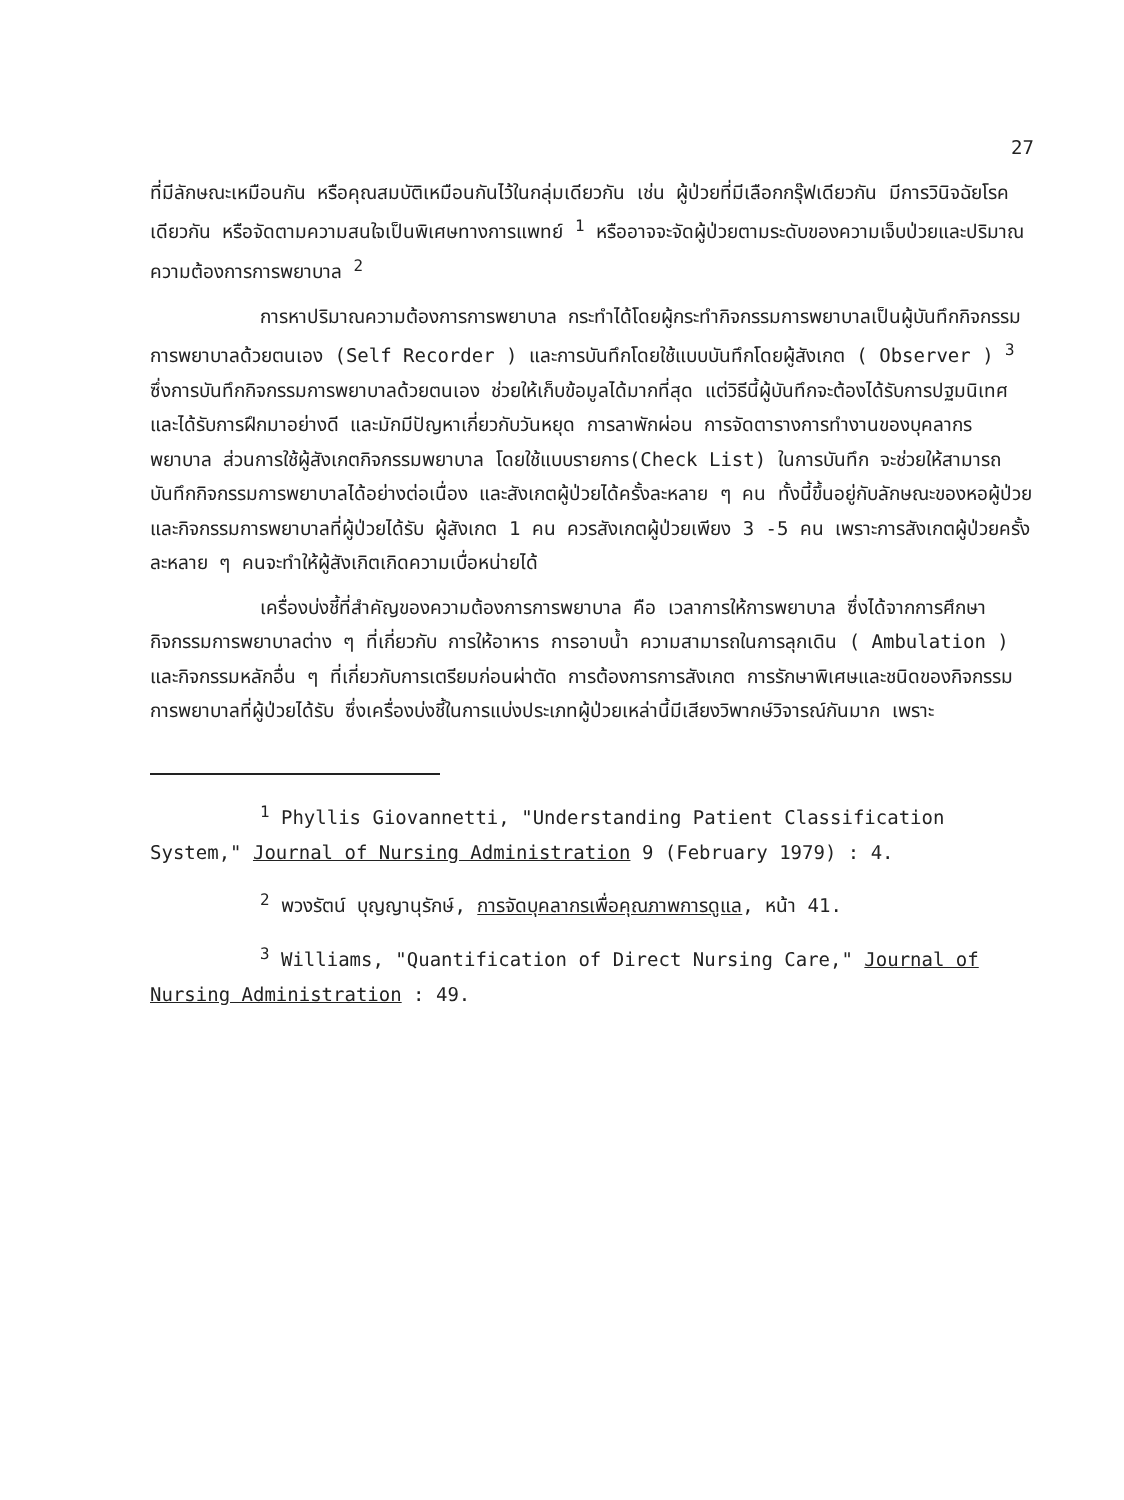27
ที่มีลักษณะเหมือนกัน หรือคุณสมบัติเหมือนกันไว้ในกลุ่มเดียวกัน เช่น ผู้ป่วยที่มีเลือกกรุ๊ฟเดียวกัน มีการวินิจฉัยโรคเดียวกัน หรือจัดตามความสนใจเป็นพิเศษทางการแพทย์ <sup>1</sup> หรืออาจจะจัดผู้ป่วยตามระดับของความเจ็บป่วยและปริมาณความต้องการการพยาบาล <sup>2</sup>
การหาปริมาณความต้องการการพยาบาล กระทำได้โดยผู้กระทำกิจกรรมการพยาบาลเป็นผู้บันทึกกิจกรรมการพยาบาลด้วยตนเอง (Self Recorder ) และการบันทึกโดยใช้แบบบันทึกโดยผู้สังเกต ( Observer ) <sup>3</sup> ซึ่งการบันทึกกิจกรรมการพยาบาลด้วยตนเอง ช่วยให้เก็บข้อมูลได้มากที่สุด แต่วิธีนี้ผู้บันทึกจะต้องได้รับการปฐมนิเทศและได้รับการฝึกมาอย่างดี และมักมีปัญหาเกี่ยวกับวันหยุด การลาพักผ่อน การจัดตารางการทำงานของบุคลากรพยาบาล ส่วนการใช้ผู้สังเกตกิจกรรมพยาบาล โดยใช้แบบรายการ(Check List) ในการบันทึก จะช่วยให้สามารถบันทึกกิจกรรมการพยาบาลได้อย่างต่อเนื่อง และสังเกตผู้ป่วยได้ครั้งละหลาย ๆ คน ทั้งนี้ขึ้นอยู่กับลักษณะของหอผู้ป่วยและกิจกรรมการพยาบาลที่ผู้ป่วยได้รับ ผู้สังเกต 1 คน ควรสังเกตผู้ป่วยเพียง 3 -5 คน เพราะการสังเกตผู้ป่วยครั้งละหลาย ๆ คนจะทำให้ผู้สังเกิตเกิดความเบื่อหน่ายได้
เครื่องบ่งชี้ที่สำคัญของความต้องการการพยาบาล คือ เวลาการให้การพยาบาล ซึ่งได้จากการศึกษากิจกรรมการพยาบาลต่าง ๆ ที่เกี่ยวกับ การให้อาหาร การอาบน้ำ ความสามารถในการลุกเดิน ( Ambulation ) และกิจกรรมหลักอื่น ๆ ที่เกี่ยวกับการเตรียมก่อนผ่าตัด การต้องการการสังเกต การรักษาพิเศษและชนิดของกิจกรรมการพยาบาลที่ผู้ป่วยได้รับ ซึ่งเครื่องบ่งชี้ในการแบ่งประเภทผู้ป่วยเหล่านี้มีเสียงวิพากษ์วิจารณ์กันมาก เพราะ
<sup>1</sup> Phyllis Giovannetti, "Understanding Patient Classification System," Journal of Nursing Administration 9 (February 1979) : 4.
<sup>2</sup> พวงรัตน์ บุญญานุรักษ์, การจัดบุคลากรเพื่อคุณภาพการดูแล, หน้า 41.
<sup>3</sup> Williams, "Quantification of Direct Nursing Care," Journal of Nursing Administration : 49.